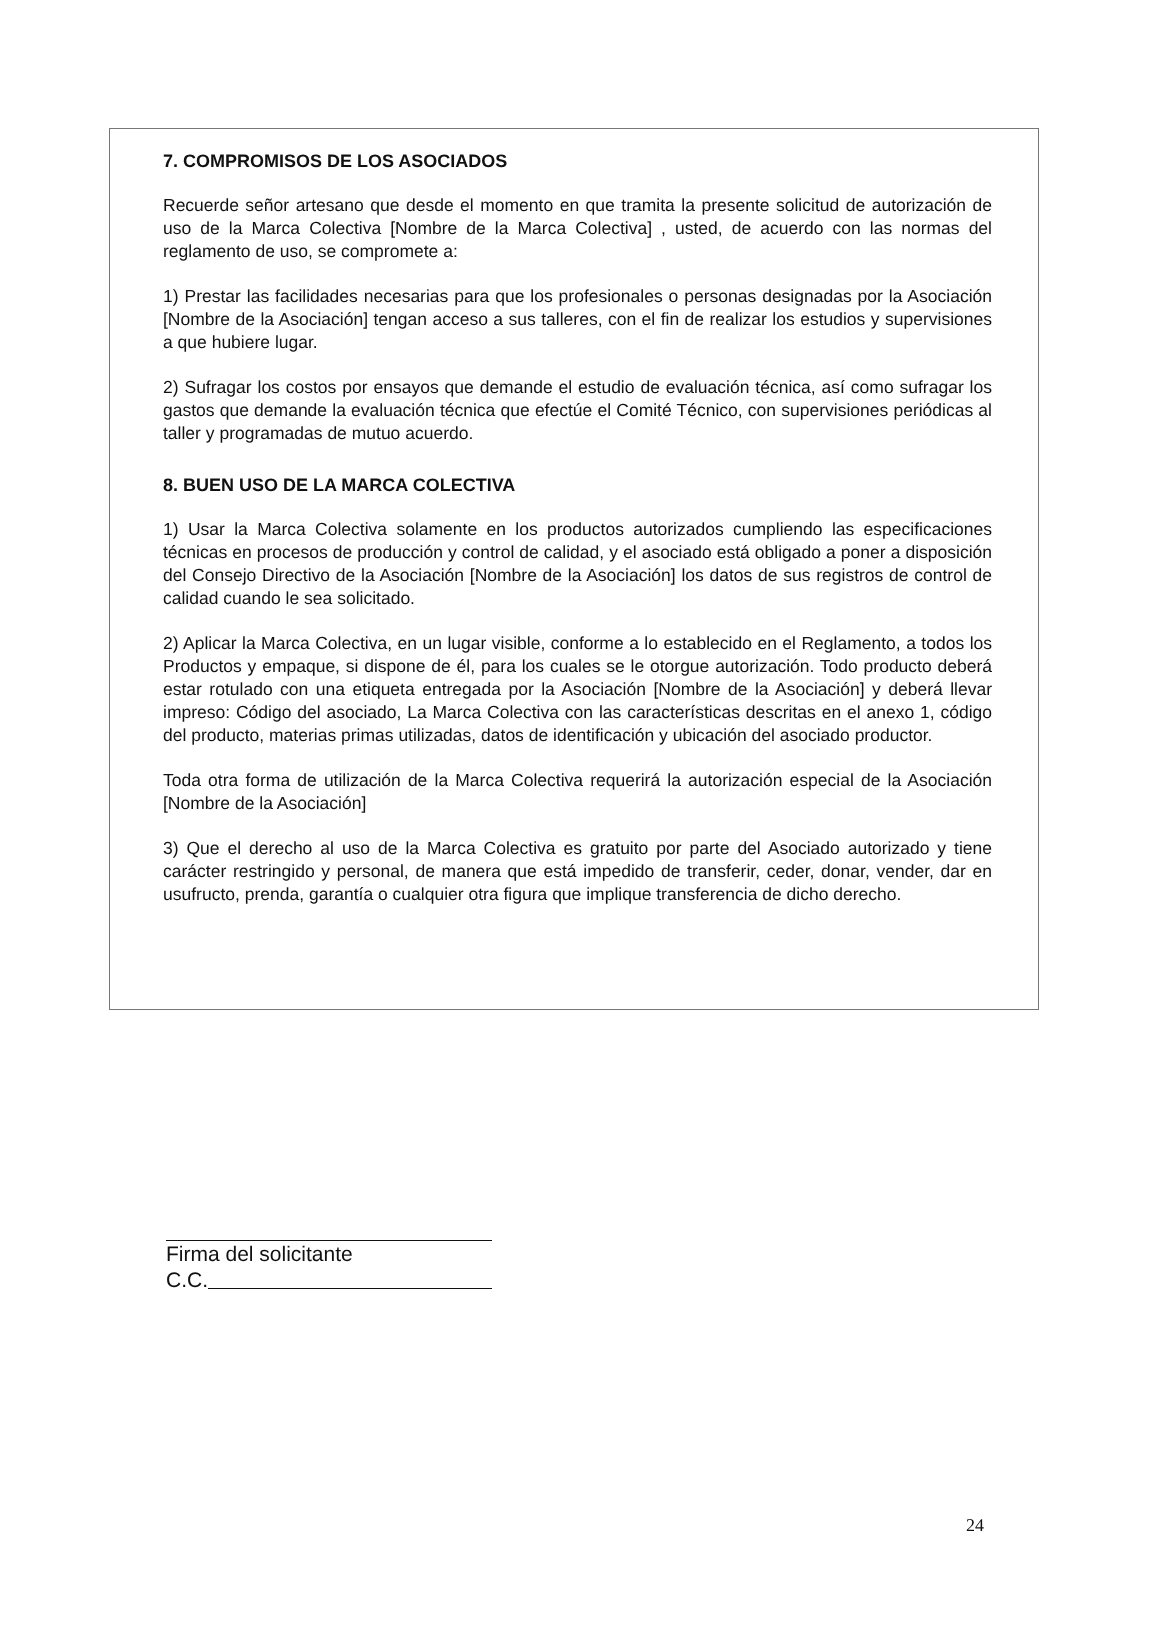7. COMPROMISOS DE LOS ASOCIADOS
Recuerde señor artesano que desde el momento en que tramita la presente solicitud de autorización de uso de la Marca Colectiva [Nombre de la Marca Colectiva] , usted, de acuerdo con las normas del reglamento de uso, se compromete a:
1) Prestar las facilidades necesarias para que los profesionales o personas designadas por la Asociación [Nombre de la Asociación] tengan acceso a sus talleres, con el fin de realizar los estudios y supervisiones a que hubiere lugar.
2) Sufragar los costos por ensayos que demande el estudio de evaluación técnica, así como sufragar los gastos que demande la evaluación técnica que efectúe el Comité Técnico, con supervisiones periódicas al taller y programadas de mutuo acuerdo.
8. BUEN USO DE LA MARCA COLECTIVA
1) Usar la Marca Colectiva solamente en los productos autorizados cumpliendo las especificaciones técnicas en procesos de producción y control de calidad, y el asociado está obligado a poner a disposición del Consejo Directivo de la Asociación [Nombre de la Asociación] los datos de sus registros de control de calidad cuando le sea solicitado.
2) Aplicar la Marca Colectiva, en un lugar visible, conforme a lo establecido en el Reglamento, a todos los Productos y empaque, si dispone de él, para los cuales se le otorgue autorización. Todo producto deberá estar rotulado con una etiqueta entregada por la Asociación [Nombre de la Asociación] y deberá llevar impreso: Código del asociado, La Marca Colectiva con las características descritas en el anexo 1, código del producto, materias primas utilizadas, datos de identificación y ubicación del asociado productor.
Toda otra forma de utilización de la Marca Colectiva requerirá la autorización especial de la Asociación [Nombre de la Asociación]
3) Que el derecho al uso de la Marca Colectiva es gratuito por parte del Asociado autorizado y tiene carácter restringido y personal, de manera que está impedido de transferir, ceder, donar, vender, dar en usufructo, prenda, garantía o cualquier otra figura que implique transferencia de dicho derecho.
Firma del solicitante
C.C.
24